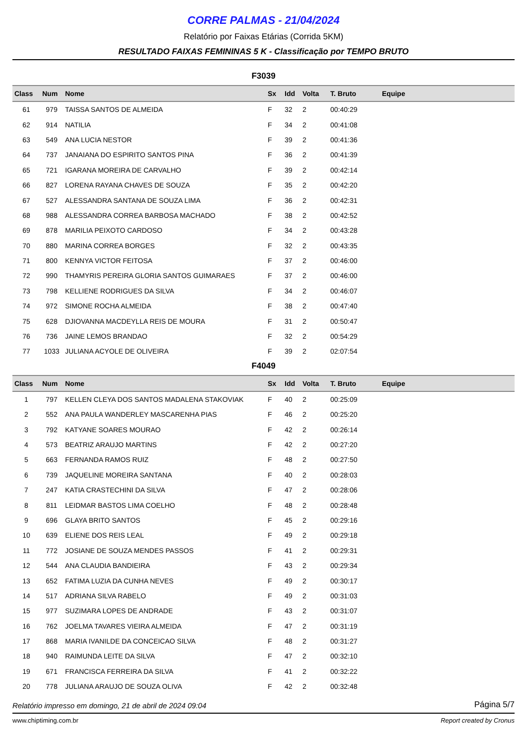CORRE PALMAS - 21/04/2024
Relatório por Faixas Etárias (Corrida 5KM)
RESULTADO FAIXAS FEMININAS 5 K - Classificação por TEMPO BRUTO
F3039
| Class | Num | Nome | Sx | Idd | Volta | T. Bruto | Equipe |
| --- | --- | --- | --- | --- | --- | --- | --- |
| 61 | 979 | TAISSA SANTOS DE ALMEIDA | F | 32 | 2 | 00:40:29 | |
| 62 | 914 | NATILIA | F | 34 | 2 | 00:41:08 | |
| 63 | 549 | ANA LUCIA NESTOR | F | 39 | 2 | 00:41:36 | |
| 64 | 737 | JANAIANA DO ESPIRITO SANTOS PINA | F | 36 | 2 | 00:41:39 | |
| 65 | 721 | IGARANA MOREIRA DE CARVALHO | F | 39 | 2 | 00:42:14 | |
| 66 | 827 | LORENA RAYANA CHAVES DE SOUZA | F | 35 | 2 | 00:42:20 | |
| 67 | 527 | ALESSANDRA SANTANA DE SOUZA LIMA | F | 36 | 2 | 00:42:31 | |
| 68 | 988 | ALESSANDRA CORREA BARBOSA MACHADO | F | 38 | 2 | 00:42:52 | |
| 69 | 878 | MARILIA PEIXOTO CARDOSO | F | 34 | 2 | 00:43:28 | |
| 70 | 880 | MARINA CORREA BORGES | F | 32 | 2 | 00:43:35 | |
| 71 | 800 | KENNYA VICTOR FEITOSA | F | 37 | 2 | 00:46:00 | |
| 72 | 990 | THAMYRIS PEREIRA GLORIA SANTOS GUIMARAES | F | 37 | 2 | 00:46:00 | |
| 73 | 798 | KELLIENE RODRIGUES DA SILVA | F | 34 | 2 | 00:46:07 | |
| 74 | 972 | SIMONE ROCHA ALMEIDA | F | 38 | 2 | 00:47:40 | |
| 75 | 628 | DJIOVANNA MACDEYLLA REIS DE MOURA | F | 31 | 2 | 00:50:47 | |
| 76 | 736 | JAINE LEMOS BRANDAO | F | 32 | 2 | 00:54:29 | |
| 77 | 1033 | JULIANA ACYOLE DE OLIVEIRA | F | 39 | 2 | 02:07:54 | |
F4049
| Class | Num | Nome | Sx | Idd | Volta | T. Bruto | Equipe |
| --- | --- | --- | --- | --- | --- | --- | --- |
| 1 | 797 | KELLEN CLEYA DOS SANTOS MADALENA STAKOVIAK | F | 40 | 2 | 00:25:09 | |
| 2 | 552 | ANA PAULA WANDERLEY MASCARENHA PIAS | F | 46 | 2 | 00:25:20 | |
| 3 | 792 | KATYANE SOARES MOURAO | F | 42 | 2 | 00:26:14 | |
| 4 | 573 | BEATRIZ ARAUJO MARTINS | F | 42 | 2 | 00:27:20 | |
| 5 | 663 | FERNANDA RAMOS RUIZ | F | 48 | 2 | 00:27:50 | |
| 6 | 739 | JAQUELINE MOREIRA SANTANA | F | 40 | 2 | 00:28:03 | |
| 7 | 247 | KATIA CRASTECHINI DA SILVA | F | 47 | 2 | 00:28:06 | |
| 8 | 811 | LEIDMAR BASTOS LIMA COELHO | F | 48 | 2 | 00:28:48 | |
| 9 | 696 | GLAYA BRITO SANTOS | F | 45 | 2 | 00:29:16 | |
| 10 | 639 | ELIENE DOS REIS LEAL | F | 49 | 2 | 00:29:18 | |
| 11 | 772 | JOSIANE DE SOUZA MENDES PASSOS | F | 41 | 2 | 00:29:31 | |
| 12 | 544 | ANA CLAUDIA BANDIEIRA | F | 43 | 2 | 00:29:34 | |
| 13 | 652 | FATIMA LUZIA DA CUNHA NEVES | F | 49 | 2 | 00:30:17 | |
| 14 | 517 | ADRIANA SILVA RABELO | F | 49 | 2 | 00:31:03 | |
| 15 | 977 | SUZIMARA LOPES DE ANDRADE | F | 43 | 2 | 00:31:07 | |
| 16 | 762 | JOELMA TAVARES VIEIRA ALMEIDA | F | 47 | 2 | 00:31:19 | |
| 17 | 868 | MARIA IVANILDE DA CONCEICAO SILVA | F | 48 | 2 | 00:31:27 | |
| 18 | 940 | RAIMUNDA LEITE DA SILVA | F | 47 | 2 | 00:32:10 | |
| 19 | 671 | FRANCISCA FERREIRA DA SILVA | F | 41 | 2 | 00:32:22 | |
| 20 | 778 | JULIANA ARAUJO DE SOUZA OLIVA | F | 42 | 2 | 00:32:48 | |
Relatório impresso em domingo, 21 de abril de 2024 09:04 Página 5/7
www.chiptiming.com.br Report created by Cronus